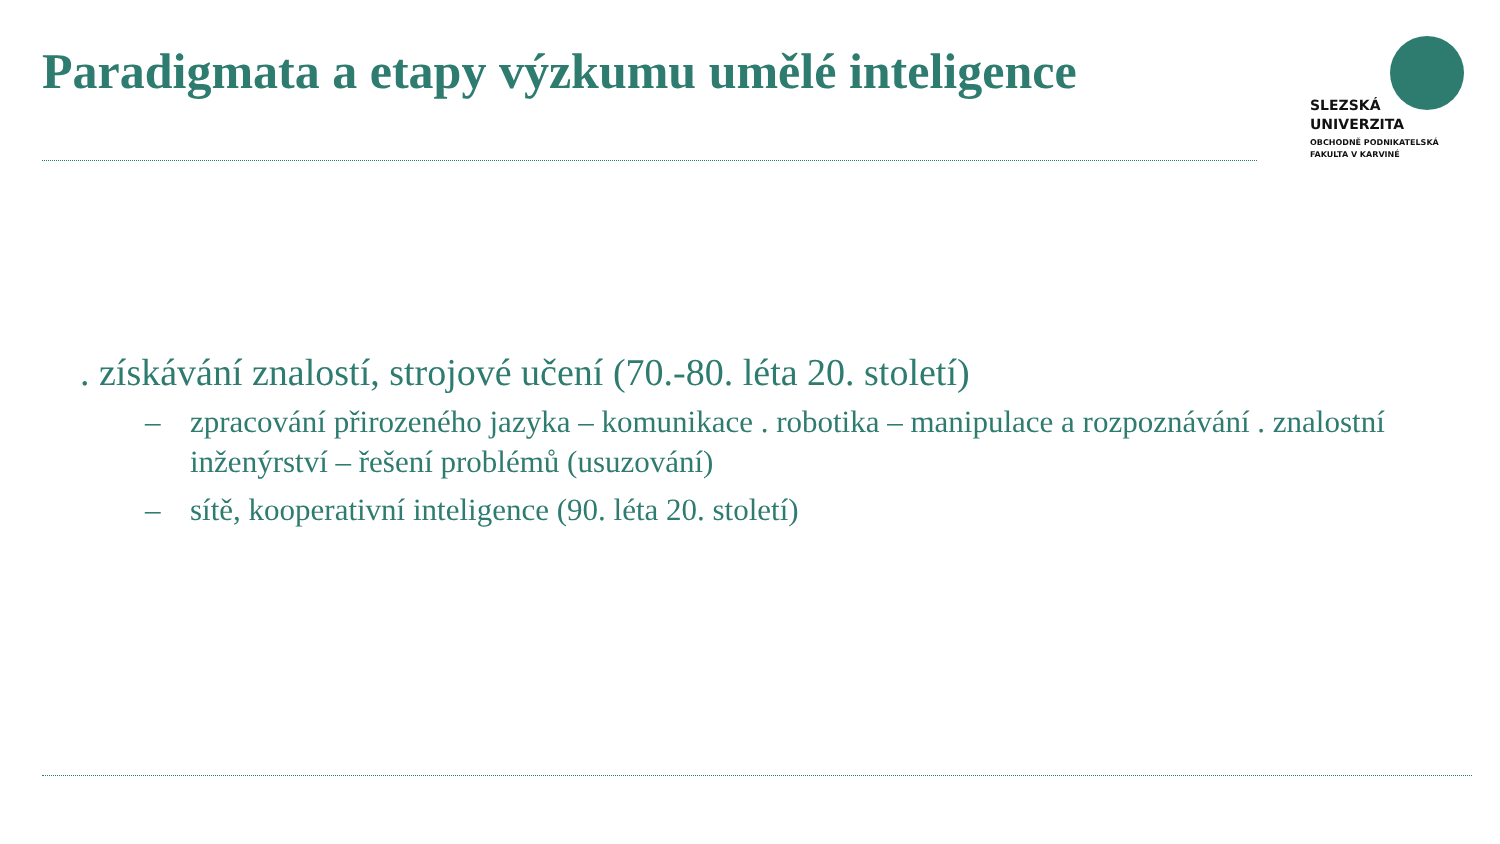Paradigmata a etapy výzkumu umělé inteligence
SLEZSKÁ
UNIVERZITA
OBCHODNĚ PODNIKATELSKÁ
FAKULTA V KARVINÉ
. získávání znalostí, strojové učení (70.-80. léta 20. století)
– zpracování přirozeného jazyka – komunikace . robotika – manipulace a rozpoznávání . znalostní inženýrství – řešení problémů (usuzování)
– sítě, kooperativní inteligence (90. léta 20. století)